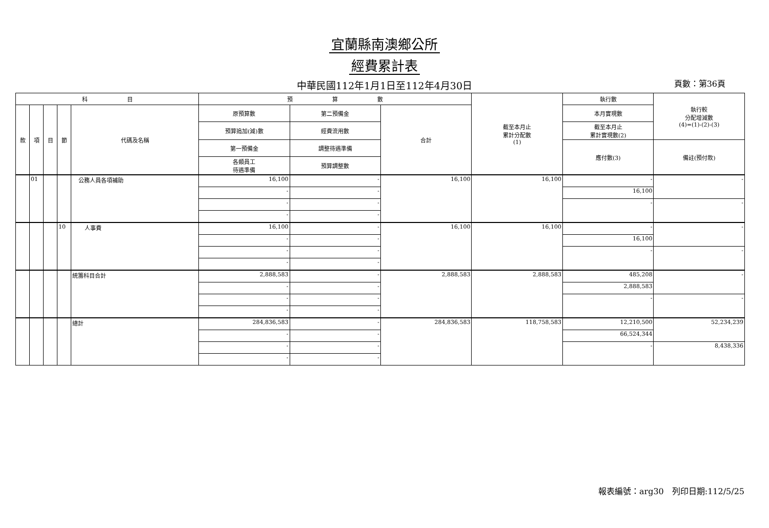宜蘭縣南澳鄉公所
經費累計表
中華民國112年1月1日至112年4月30日 頁數：第36頁
| 科 目 | | | | | 預 算 數 | | | 截至本月止 累計分配數 (1) | 執行數 | 執行較 分配增減數 (4)=(1)-(2)-(3) |
| --- | --- | --- | --- | --- | --- | --- | --- | --- | --- | --- |
| 款 | 項 | 目 | 節 | 代碼及名稱 | 原預算數 | 第二預備金 | 合計 | | 本月實現數 | |
| | | | | | 預算追加(減)數 | 經費流用數 | | | 截至本月止 累計實現數(2) | |
| | | | | | 第一預備金 | 調整待遇準備 | | | 應付數(3) | 備註(預付款) |
| | | | | | 各類員工 待遇準備 | 預算調整數 | | | | |
| | 01 | | | 公務人員各項補助 | 16,100 | - | 16,100 | 16,100 | - | - |
| | | | | | - | - | | | 16,100 | |
| | | | | | - | - | | | - | - |
| | | | | | - | - | | | | |
| | | | 10 | 人事費 | 16,100 | - | 16,100 | 16,100 | - | - |
| | | | | | - | - | | | 16,100 | |
| | | | | | - | - | | | - | - |
| | | | | | - | - | | | | |
| | | | | 統籌科目合計 | 2,888,583 | - | 2,888,583 | 2,888,583 | 485,208 | - |
| | | | | | - | - | | | 2,888,583 | |
| | | | | | - | - | | | - | - |
| | | | | | - | - | | | | |
| | | | | 總計 | 284,836,583 | - | 284,836,583 | 118,758,583 | 12,210,500 | 52,234,239 |
| | | | | | - | - | | | 66,524,344 | |
| | | | | | - | - | | | - | 8,438,336 |
| | | | | | - | - | | | | |
報表編號：arg30　列印日期:112/5/25